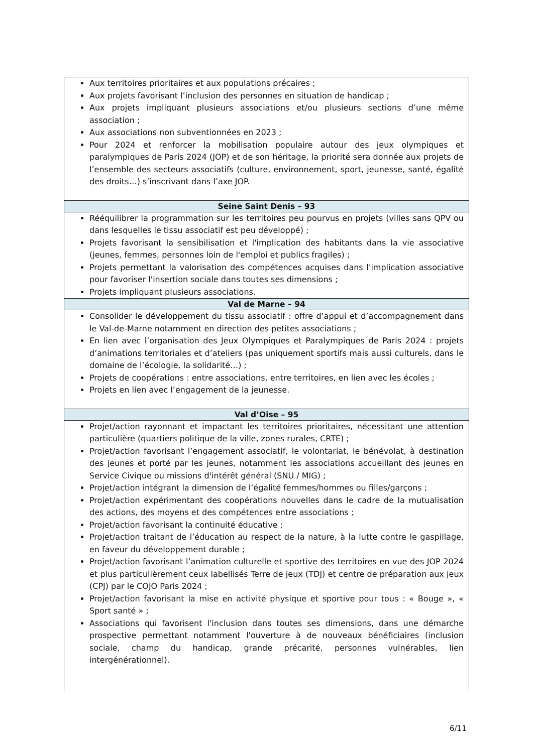| Aux territoires prioritaires et aux populations précaires ; Aux projets favorisant l’inclusion des personnes en situation de handicap ; Aux projets impliquant plusieurs associations et/ou plusieurs sections d’une même association ; Aux associations non subventionnées en 2023 ; Pour 2024 et renforcer la mobilisation populaire autour des jeux olympiques et paralympiques de Paris 2024 (JOP) et de son héritage, la priorité sera donnée aux projets de l’ensemble des secteurs associatifs (culture, environnement, sport, jeunesse, santé, égalité des droits…) s’inscrivant dans l’axe JOP. |
| Seine Saint Denis – 93 |
| Rééquilibrer la programmation sur les territoires peu pourvus en projets (villes sans QPV ou dans lesquelles le tissu associatif est peu développé) ; Projets favorisant la sensibilisation et l'implication des habitants dans la vie associative (jeunes, femmes, personnes loin de l'emploi et publics fragiles) ; Projets permettant la valorisation des compétences acquises dans l'implication associative pour favoriser l'insertion sociale dans toutes ses dimensions ; Projets impliquant plusieurs associations. |
| Val de Marne – 94 |
| Consolider le développement du tissu associatif : offre d’appui et d’accompagnement dans le Val-de-Marne notamment en direction des petites associations ; En lien avec l’organisation des Jeux Olympiques et Paralympiques de Paris 2024 : projets d’animations territoriales et d’ateliers (pas uniquement sportifs mais aussi culturels, dans le domaine de l’écologie, la solidarité…) ; Projets de coopérations : entre associations, entre territoires, en lien avec les écoles ; Projets en lien avec l’engagement de la jeunesse. |
| Val d’Oise – 95 |
| Projet/action rayonnant et impactant les territoires prioritaires, nécessitant une attention particulière (quartiers politique de la ville, zones rurales, CRTE) ; Projet/action favorisant l’engagement associatif, le volontariat, le bénévolat, à destination des jeunes et porté par les jeunes, notamment les associations accueillant des jeunes en Service Civique ou missions d'intérêt général (SNU / MIG) ; Projet/action intégrant la dimension de l’égalité femmes/hommes ou filles/garçons ; Projet/action expérimentant des coopérations nouvelles dans le cadre de la mutualisation des actions, des moyens et des compétences entre associations ; Projet/action favorisant la continuité éducative ; Projet/action traitant de l’éducation au respect de la nature, à la lutte contre le gaspillage, en faveur du développement durable ; Projet/action favorisant l’animation culturelle et sportive des territoires en vue des JOP 2024 et plus particulièrement ceux labellisés Terre de jeux (TDJ) et centre de préparation aux jeux (CPJ) par le COJO Paris 2024 ; Projet/action favorisant la mise en activité physique et sportive pour tous : « Bouge », « Sport santé » ; Associations qui favorisent l'inclusion dans toutes ses dimensions, dans une démarche prospective permettant notamment l'ouverture à de nouveaux bénéficiaires (inclusion sociale, champ du handicap, grande précarité, personnes vulnérables, lien intergénérationnel). |
6/11